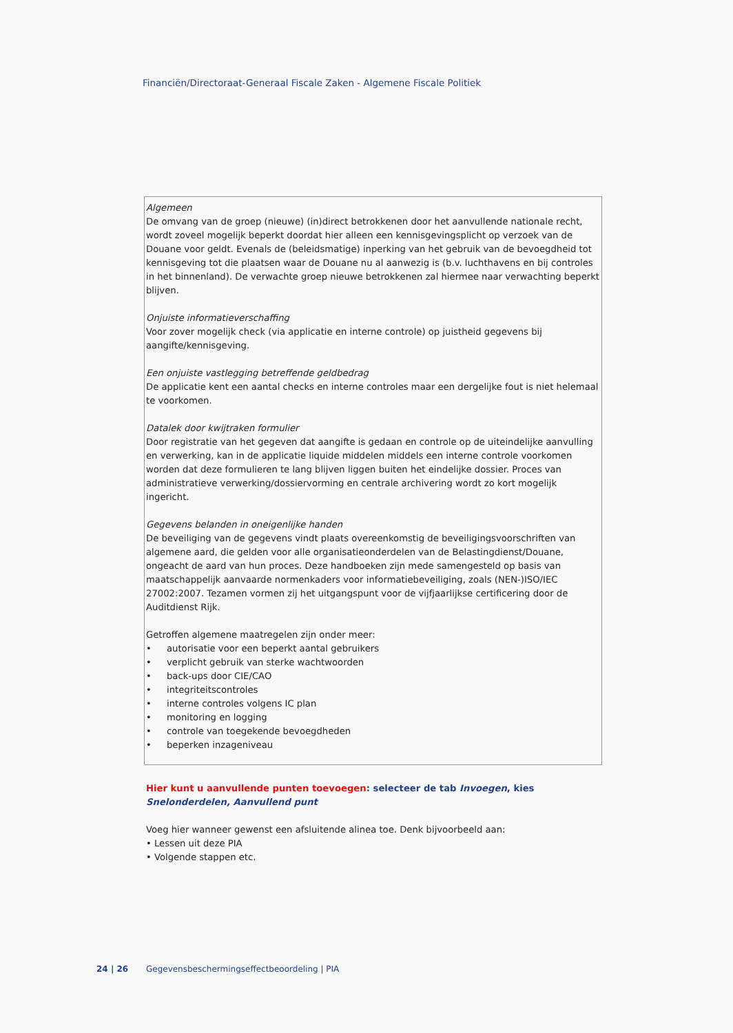Financiën/Directoraat-Generaal Fiscale Zaken - Algemene Fiscale Politiek
Algemeen
De omvang van de groep (nieuwe) (in)direct betrokkenen door het aanvullende nationale recht, wordt zoveel mogelijk beperkt doordat hier alleen een kennisgevingsplicht op verzoek van de Douane voor geldt. Evenals de (beleidsmatige) inperking van het gebruik van de bevoegdheid tot kennisgeving tot die plaatsen waar de Douane nu al aanwezig is (b.v. luchthavens en bij controles in het binnenland). De verwachte groep nieuwe betrokkenen zal hiermee naar verwachting beperkt blijven.
Onjuiste informatieverschaffing
Voor zover mogelijk check (via applicatie en interne controle) op juistheid gegevens bij aangifte/kennisgeving.
Een onjuiste vastlegging betreffende geldbedrag
De applicatie kent een aantal checks en interne controles maar een dergelijke fout is niet helemaal te voorkomen.
Datalek door kwijtraken formulier
Door registratie van het gegeven dat aangifte is gedaan en controle op de uiteindelijke aanvulling en verwerking, kan in de applicatie liquide middelen middels een interne controle voorkomen worden dat deze formulieren te lang blijven liggen buiten het eindelijke dossier. Proces van administratieve verwerking/dossiervorming en centrale archivering wordt zo kort mogelijk ingericht.
Gegevens belanden in oneigenlijke handen
De beveiliging van de gegevens vindt plaats overeenkomstig de beveiligingsvoorschriften van algemene aard, die gelden voor alle organisatieonderdelen van de Belastingdienst/Douane, ongeacht de aard van hun proces. Deze handboeken zijn mede samengesteld op basis van maatschappelijk aanvaarde normenkaders voor informatiebeveiliging, zoals (NEN-)ISO/IEC 27002:2007. Tezamen vormen zij het uitgangspunt voor de vijfjaarlijkse certificering door de Auditdienst Rijk.
Getroffen algemene maatregelen zijn onder meer:
• autorisatie voor een beperkt aantal gebruikers
• verplicht gebruik van sterke wachtwoorden
• back-ups door CIE/CAO
• integriteitscontroles
• interne controles volgens IC plan
• monitoring en logging
• controle van toegekende bevoegdheden
• beperken inzageniveau
Hier kunt u aanvullende punten toevoegen: selecteer de tab Invoegen, kies Snelonderdelen, Aanvullend punt
Voeg hier wanneer gewenst een afsluitende alinea toe. Denk bijvoorbeeld aan:
• Lessen uit deze PIA
• Volgende stappen etc.
24 | 26 Gegevensbeschermingseffectbeoordeling | PIA